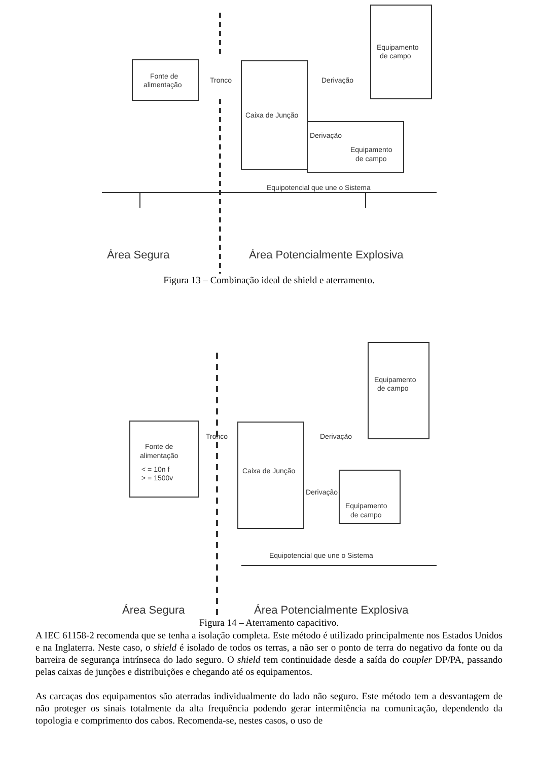Fonte de
alimentação
Tronco
Derivação
Caixa de Junção
Derivação
Equipamento
de campo
Equipamento
de campo
Equipotencial que une o Sistema
Área Segura
Área Potencialmente Explosiva
Figura 13 – Combinação ideal de shield e aterramento.
Fonte de
alimentação
< = 10n f
> = 1500v
Tronco
Derivação
Caixa de Junção
Derivação
Equipamento
de campo
Equipamento
de campo
Equipotencial que une o Sistema
Área Segura
Área Potencialmente Explosiva
Figura 14 – Aterramento capacitivo.
A IEC 61158-2 recomenda que se tenha a isolação completa. Este método é utilizado principalmente nos Estados Unidos e na Inglaterra. Neste caso, o shield é isolado de todos os terras, a não ser o ponto de terra do negativo da fonte ou da barreira de segurança intrínseca do lado seguro. O shield tem continuidade desde a saída do coupler DP/PA, passando pelas caixas de junções e distribuições e chegando até os equipamentos.
As carcaças dos equipamentos são aterradas individualmente do lado não seguro. Este método tem a desvantagem de não proteger os sinais totalmente da alta frequência podendo gerar intermitência na comunicação, dependendo da topologia e comprimento dos cabos. Recomenda-se, nestes casos, o uso de